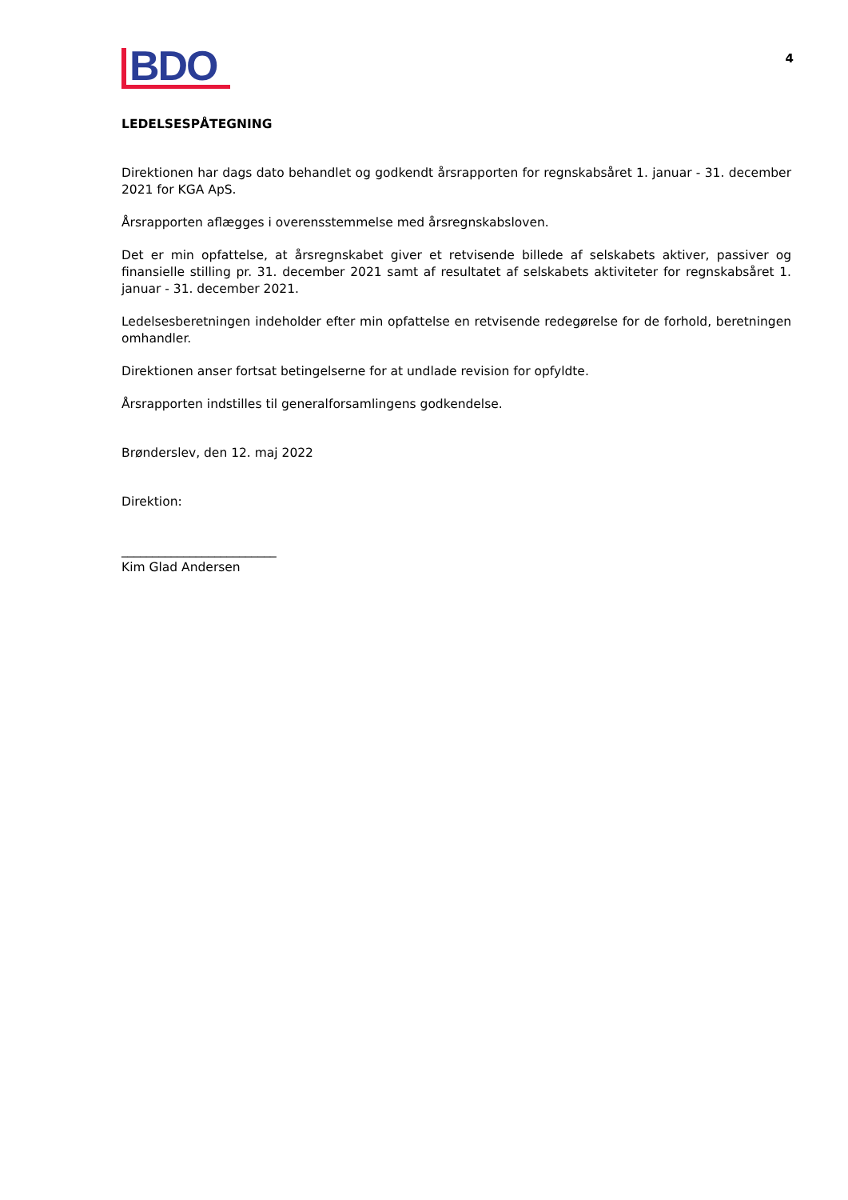BDO
4
LEDELSESPÅTEGNING
Direktionen har dags dato behandlet og godkendt årsrapporten for regnskabsåret 1. januar - 31. december 2021 for KGA ApS.
Årsrapporten aflægges i overensstemmelse med årsregnskabsloven.
Det er min opfattelse, at årsregnskabet giver et retvisende billede af selskabets aktiver, passiver og finansielle stilling pr. 31. december 2021 samt af resultatet af selskabets aktiviteter for regnskabsåret 1. januar - 31. december 2021.
Ledelsesberetningen indeholder efter min opfattelse en retvisende redegørelse for de forhold, beretningen omhandler.
Direktionen anser fortsat betingelserne for at undlade revision for opfyldte.
Årsrapporten indstilles til generalforsamlingens godkendelse.
Brønderslev, den 12. maj 2022
Direktion:
_________________________
Kim Glad Andersen